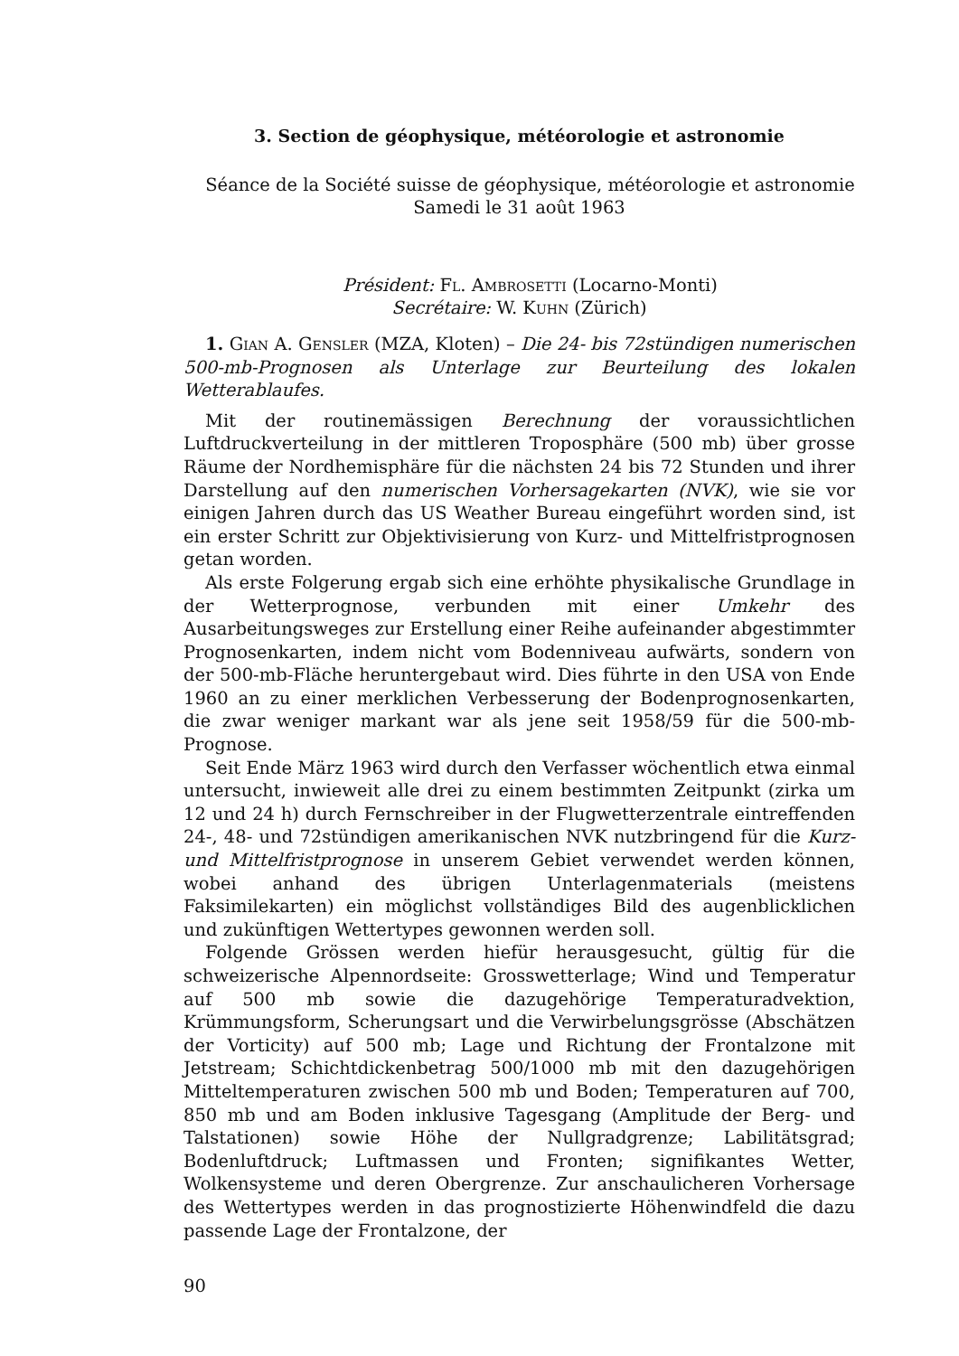3. Section de géophysique, météorologie et astronomie
Séance de la Société suisse de géophysique, météorologie et astronomie
Samedi le 31 août 1963
Président: Fl. Ambrosetti (Locarno-Monti)
Secrétaire: W. Kuhn (Zürich)
1. Gian A. Gensler (MZA, Kloten) – Die 24- bis 72stündigen numerischen 500-mb-Prognosen als Unterlage zur Beurteilung des lokalen Wetterablaufes.
Mit der routinemässigen Berechnung der voraussichtlichen Luftdruckverteilung in der mittleren Troposphäre (500 mb) über grosse Räume der Nordhemisphäre für die nächsten 24 bis 72 Stunden und ihrer Darstellung auf den numerischen Vorhersagekarten (NVK), wie sie vor einigen Jahren durch das US Weather Bureau eingeführt worden sind, ist ein erster Schritt zur Objektivisierung von Kurz- und Mittelfristprognosen getan worden.
Als erste Folgerung ergab sich eine erhöhte physikalische Grundlage in der Wetterprognose, verbunden mit einer Umkehr des Ausarbeitungsweges zur Erstellung einer Reihe aufeinander abgestimmter Prognosenkarten, indem nicht vom Bodenniveau aufwärts, sondern von der 500-mb-Fläche heruntergebaut wird. Dies führte in den USA von Ende 1960 an zu einer merklichen Verbesserung der Bodenprognosenkarten, die zwar weniger markant war als jene seit 1958/59 für die 500-mb-Prognose.
Seit Ende März 1963 wird durch den Verfasser wöchentlich etwa einmal untersucht, inwieweit alle drei zu einem bestimmten Zeitpunkt (zirka um 12 und 24 h) durch Fernschreiber in der Flugwetterzentrale eintreffenden 24-, 48- und 72stündigen amerikanischen NVK nutzbringend für die Kurz- und Mittelfristprognose in unserem Gebiet verwendet werden können, wobei anhand des übrigen Unterlagenmaterials (meistens Faksimilekarten) ein möglichst vollständiges Bild des augenblicklichen und zukünftigen Wettertypes gewonnen werden soll.
Folgende Grössen werden hiefür herausgesucht, gültig für die schweizerische Alpennordseite: Grosswetterlage; Wind und Temperatur auf 500 mb sowie die dazugehörige Temperaturadvektion, Krümmungsform, Scherungsart und die Verwirbelungsgrösse (Abschätzen der Vorticity) auf 500 mb; Lage und Richtung der Frontalzone mit Jetstream; Schichtdickenbetrag 500/1000 mb mit den dazugehörigen Mitteltemperaturen zwischen 500 mb und Boden; Temperaturen auf 700, 850 mb und am Boden inklusive Tagesgang (Amplitude der Berg- und Talstationen) sowie Höhe der Nullgradgrenze; Labilitätsgrad; Bodenluftdruck; Luftmassen und Fronten; signifikantes Wetter, Wolkensysteme und deren Obergrenze. Zur anschaulicheren Vorhersage des Wettertypes werden in das prognostizierte Höhenwindfeld die dazu passende Lage der Frontalzone, der
90